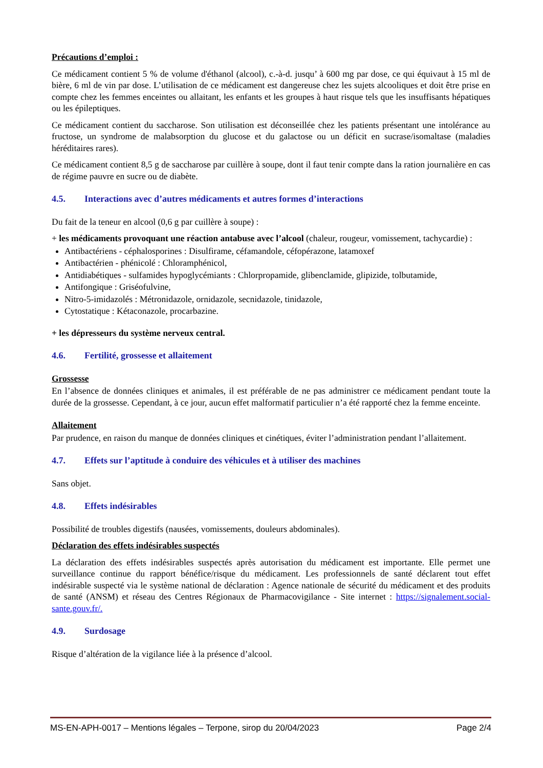Précautions d’emploi :
Ce médicament contient 5 % de volume d'éthanol (alcool), c.-à-d. jusqu’ à 600 mg par dose, ce qui équivaut à 15 ml de bière, 6 ml de vin par dose. L’utilisation de ce médicament est dangereuse chez les sujets alcooliques et doit être prise en compte chez les femmes enceintes ou allaitant, les enfants et les groupes à haut risque tels que les insuffisants hépatiques ou les épileptiques.
Ce médicament contient du saccharose. Son utilisation est déconseillée chez les patients présentant une intolérance au fructose, un syndrome de malabsorption du glucose et du galactose ou un déficit en sucrase/isomaltase (maladies héréditaires rares).
Ce médicament contient 8,5 g de saccharose par cuillère à soupe, dont il faut tenir compte dans la ration journalière en cas de régime pauvre en sucre ou de diabète.
4.5. Interactions avec d’autres médicaments et autres formes d’interactions
Du fait de la teneur en alcool (0,6 g par cuillère à soupe) :
+ les médicaments provoquant une réaction antabuse avec l’alcool (chaleur, rougeur, vomissement, tachycardie) :
Antibactériens - céphalosporines : Disulfirame, céfamandole, céfopérazone, latamoxef
Antibactérien - phénicolé : Chloramphénicol,
Antidiabétiques - sulfamides hypoglycémiants : Chlorpropamide, glibenclamide, glipizide, tolbutamide,
Antifongique : Griséofulvine,
Nitro-5-imidazolés : Métronidazole, ornidazole, secnidazole, tinidazole,
Cytostatique : Kétaconazole, procarbazine.
+ les dépresseurs du système nerveux central.
4.6. Fertilité, grossesse et allaitement
Grossesse
En l’absence de données cliniques et animales, il est préférable de ne pas administrer ce médicament pendant toute la durée de la grossesse. Cependant, à ce jour, aucun effet malformatif particulier n’a été rapporté chez la femme enceinte.
Allaitement
Par prudence, en raison du manque de données cliniques et cinétiques, éviter l’administration pendant l’allaitement.
4.7. Effets sur l’aptitude à conduire des véhicules et à utiliser des machines
Sans objet.
4.8. Effets indésirables
Possibilité de troubles digestifs (nausées, vomissements, douleurs abdominales).
Déclaration des effets indésirables suspectés
La déclaration des effets indésirables suspectés après autorisation du médicament est importante. Elle permet une surveillance continue du rapport bénéfice/risque du médicament. Les professionnels de santé déclarent tout effet indésirable suspecté via le système national de déclaration : Agence nationale de sécurité du médicament et des produits de santé (ANSM) et réseau des Centres Régionaux de Pharmacovigilance - Site internet : https://signalement.social-sante.gouv.fr/.
4.9. Surdosage
Risque d’altération de la vigilance liée à la présence d’alcool.
MS-EN-APH-0017 – Mentions légales – Terpone, sirop du 20/04/2023 Page 2/4